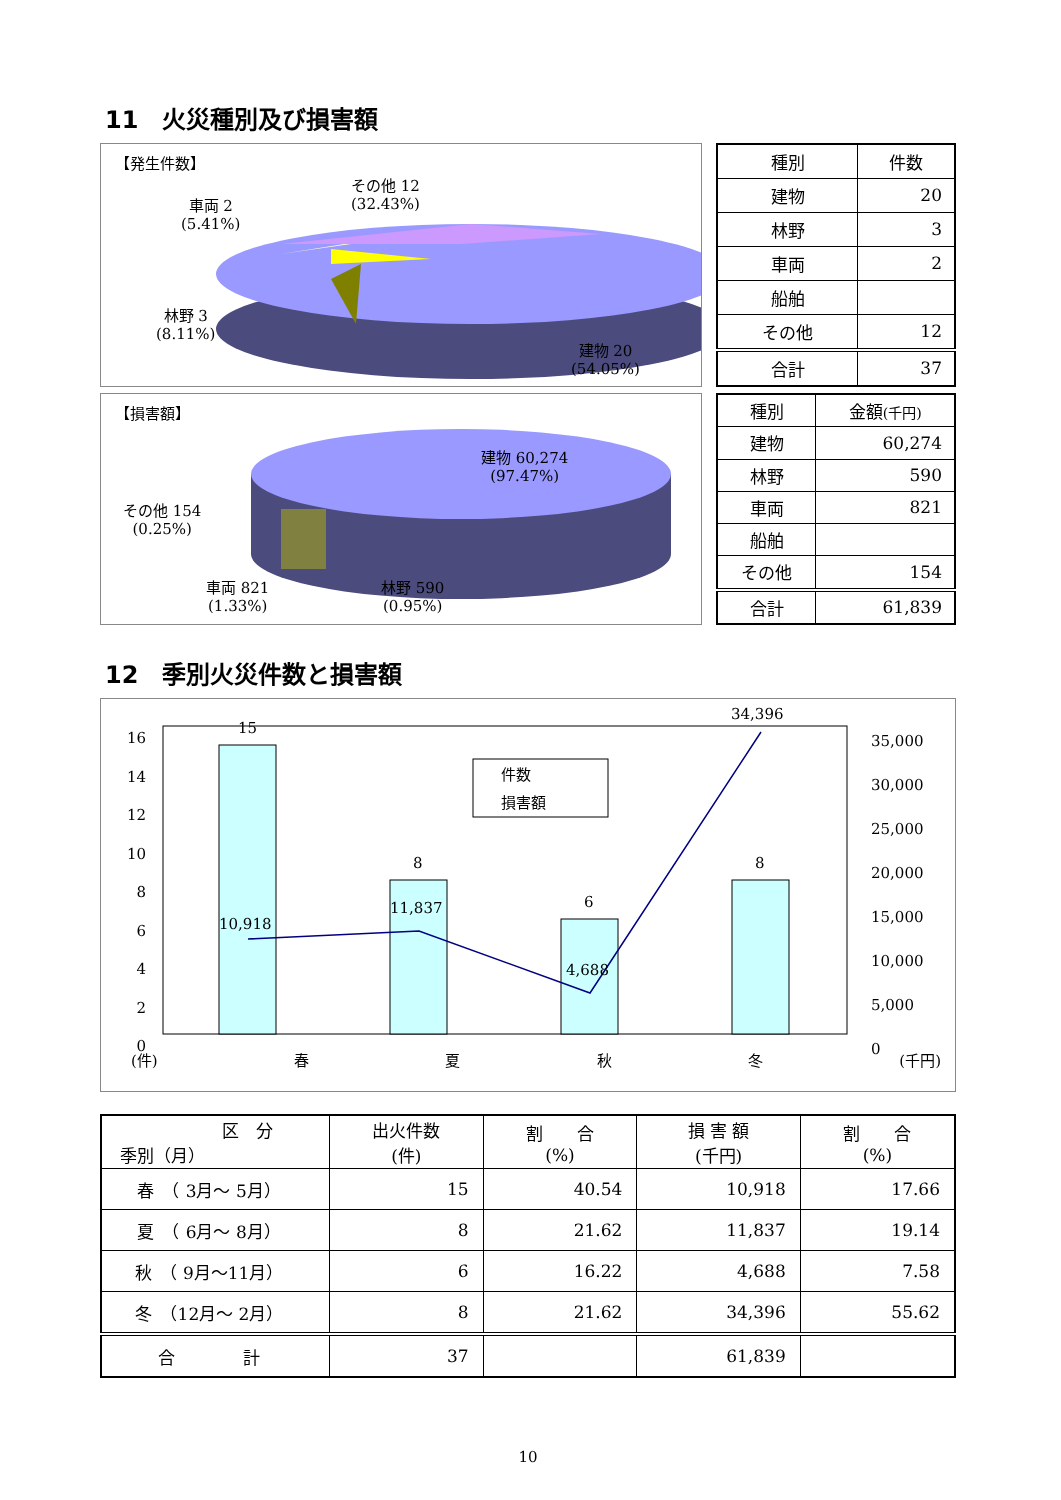11　火災種別及び損害額
【発生件数】
その他 12
(32.43%)
車両 2
(5.41%)
林野 3
(8.11%)
建物 20
(54.05%)
| 種別 | 件数 |
| --- | --- |
| 建物 | 20 |
| 林野 | 3 |
| 車両 | 2 |
| 船舶 | |
| その他 | 12 |
| 合計 | 37 |
【損害額】
建物 60,274
(97.47%)
その他 154
(0.25%)
車両 821
(1.33%)
林野 590
(0.95%)
| 種別 | 金額 (千円) |
| --- | --- |
| 建物 | 60,274 |
| 林野 | 590 |
| 車両 | 821 |
| 船舶 | |
| その他 | 154 |
| 合計 | 61,839 |
12　季別火災件数と損害額
16
14
12
10
8
6
4
2
0
35,000
30,000
25,000
20,000
15,000
10,000
5,000
0
件数
損害額
15
8
6
8
10,918
11,837
4,688
34,396
(件) 春夏秋冬 (千円)
| 区 分 季別（月） | 出火件数 (件) | 割 合 (%) | 損 害 額 (千円) | 割 合 (%) |
| --- | --- | --- | --- | --- |
| 春 （ 3月～ 5月） | 15 | 40.54 | 10,918 | 17.66 |
| 夏 （ 6月～ 8月） | 8 | 21.62 | 11,837 | 19.14 |
| 秋 （ 9月～11月） | 6 | 16.22 | 4,688 | 7.58 |
| 冬 （12月～ 2月） | 8 | 21.62 | 34,396 | 55.62 |
| 合 計 | 37 | | 61,839 | |
10